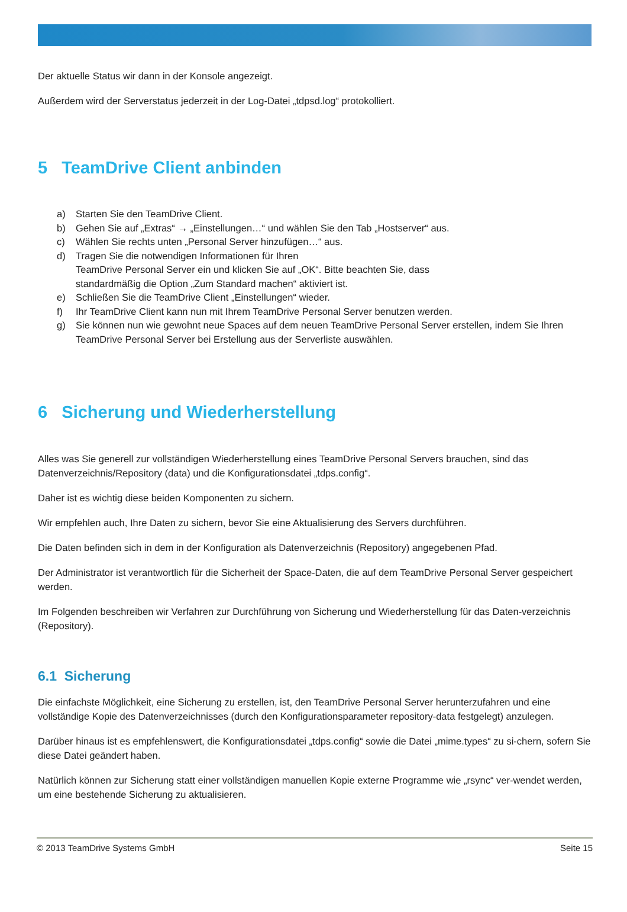Der aktuelle Status wir dann in der Konsole angezeigt.
Außerdem wird der Serverstatus jederzeit in der Log-Datei „tdpsd.log“ protokolliert.
5 TeamDrive Client anbinden
a) Starten Sie den TeamDrive Client.
b) Gehen Sie auf „Extras“ → „Einstellungen…“ und wählen Sie den Tab „Hostserver“ aus.
c) Wählen Sie rechts unten „Personal Server hinzufügen…“ aus.
d) Tragen Sie die notwendigen Informationen für Ihren
TeamDrive Personal Server ein und klicken Sie auf „OK“. Bitte beachten Sie, dass
standardmäßig die Option „Zum Standard machen“ aktiviert ist.
e) Schließen Sie die TeamDrive Client „Einstellungen“ wieder.
f) Ihr TeamDrive Client kann nun mit Ihrem TeamDrive Personal Server benutzen werden.
g) Sie können nun wie gewohnt neue Spaces auf dem neuen TeamDrive Personal Server erstellen, indem Sie Ihren TeamDrive Personal Server bei Erstellung aus der Serverliste auswählen.
6 Sicherung und Wiederherstellung
Alles was Sie generell zur vollständigen Wiederherstellung eines TeamDrive Personal Servers brauchen, sind das Datenverzeichnis/Repository (data) und die Konfigurationsdatei „tdps.config“.
Daher ist es wichtig diese beiden Komponenten zu sichern.
Wir empfehlen auch, Ihre Daten zu sichern, bevor Sie eine Aktualisierung des Servers durchführen.
Die Daten befinden sich in dem in der Konfiguration als Datenverzeichnis (Repository) angegebenen Pfad.
Der Administrator ist verantwortlich für die Sicherheit der Space-Daten, die auf dem TeamDrive Personal Server gespeichert werden.
Im Folgenden beschreiben wir Verfahren zur Durchführung von Sicherung und Wiederherstellung für das Daten-verzeichnis (Repository).
6.1 Sicherung
Die einfachste Möglichkeit, eine Sicherung zu erstellen, ist, den TeamDrive Personal Server herunterzufahren und eine vollständige Kopie des Datenverzeichnisses (durch den Konfigurationsparameter repository-data festgelegt) anzulegen.
Darüber hinaus ist es empfehlenswert, die Konfigurationsdatei „tdps.config“ sowie die Datei „mime.types“ zu si-chern, sofern Sie diese Datei geändert haben.
Natürlich können zur Sicherung statt einer vollständigen manuellen Kopie externe Programme wie „rsync“ ver-wendet werden, um eine bestehende Sicherung zu aktualisieren.
© 2013 TeamDrive Systems GmbH Seite 15